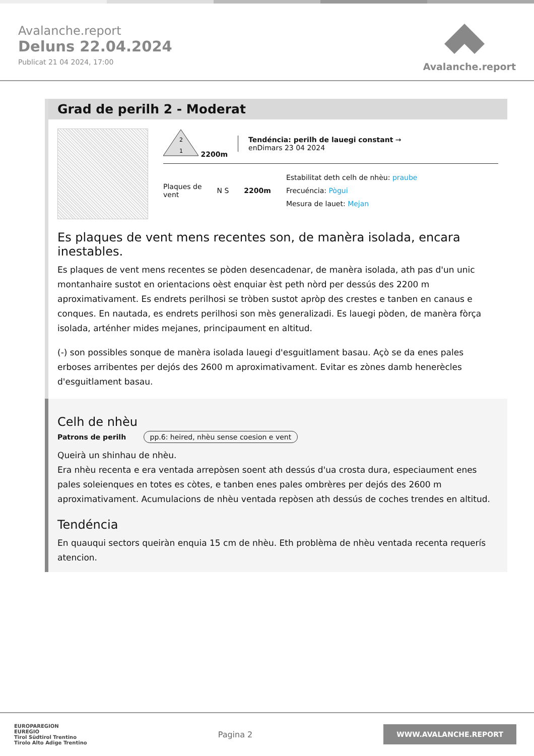Avalanche.report
Deluns 22.04.2024
Publicat 21 04 2024, 17:00
Avalanche.report
Grad de perilh 2 - Moderat
2
1
2200m
Tendéncia: perilh de lauegi constant →
enDimars 23 04 2024
Plaques de
vent
N S 2200m
Estabilitat deth celh de nhèu: praube
Frecuéncia: Pògui
Mesura de lauet: Mejan
Es plaques de vent mens recentes son, de manèra isolada, encara inestables.
Es plaques de vent mens recentes se pòden desencadenar, de manèra isolada, ath pas d'un unic montanhaire sustot en orientacions oèst enquiar èst peth nòrd per dessús des 2200 m aproximativament. Es endrets perilhosi se tròben sustot apròp des crestes e tanben en canaus e conques. En nautada, es endrets perilhosi son mès generalizadi. Es lauegi pòden, de manèra fòrça isolada, arténher mides mejanes, principaument en altitud.
(-) son possibles sonque de manèra isolada lauegi d'esguitlament basau. Açò se da enes pales erboses arribentes per dejós des 2600 m aproximativament. Evitar es zònes damb henerècles d'esguitlament basau.
Celh de nhèu
Patrons de perilh pp.6: heired, nhèu sense coesion e vent
Queirà un shinhau de nhèu.
Era nhèu recenta e era ventada arrepòsen soent ath dessús d'ua crosta dura, especiaument enes pales soleienques en totes es còtes, e tanben enes pales ombrères per dejós des 2600 m aproximativament. Acumulacions de nhèu ventada repòsen ath dessús de coches trendes en altitud.
Tendéncia
En quauqui sectors queiràn enquia 15 cm de nhèu. Eth problèma de nhèu ventada recenta requerís atencion.
EUROPAREGION
EUREGIO
Tirol Südtirol Trentino
Tirolo Alto Adige Trentino
Pagina 2
WWW.AVALANCHE.REPORT